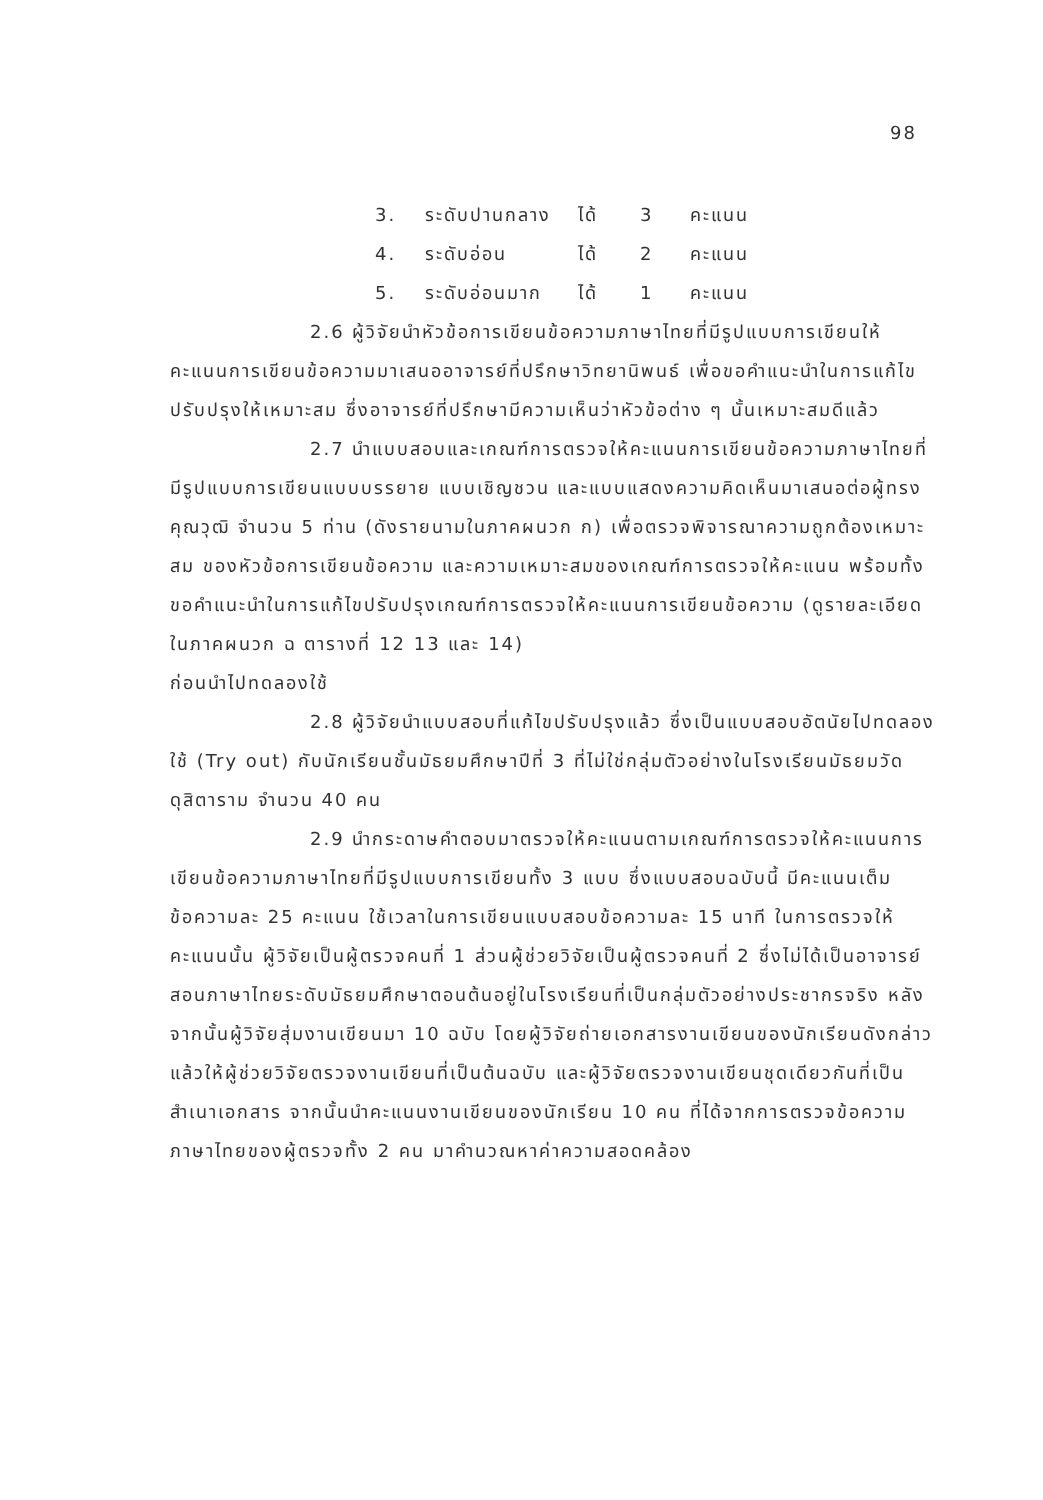98
3. ระดับปานกลาง ได้ 3 คะแนน
4. ระดับอ่อน ได้ 2 คะแนน
5. ระดับอ่อนมาก ได้ 1 คะแนน
2.6 ผู้วิจัยนำหัวข้อการเขียนข้อความภาษาไทยที่มีรูปแบบการเขียนให้คะแนนการเขียนข้อความมาเสนออาจารย์ที่ปรึกษาวิทยานิพนธ์ เพื่อขอคำแนะนำในการแก้ไขปรับปรุงให้เหมาะสม ซึ่งอาจารย์ที่ปรึกษามีความเห็นว่าหัวข้อต่าง ๆ นั้นเหมาะสมดีแล้ว
2.7 นำแบบสอบและเกณฑ์การตรวจให้คะแนนการเขียนข้อความภาษาไทยที่มีรูปแบบการเขียนแบบบรรยาย แบบเชิญชวน และแบบแสดงความคิดเห็นมาเสนอต่อผู้ทรงคุณวุฒิ จำนวน 5 ท่าน (ดังรายนามในภาคผนวก ก) เพื่อตรวจพิจารณาความถูกต้องเหมาะสม ของหัวข้อการเขียนข้อความ และความเหมาะสมของเกณฑ์การตรวจให้คะแนน พร้อมทั้งขอคำแนะนำในการแก้ไขปรับปรุงเกณฑ์การตรวจให้คะแนนการเขียนข้อความ (ดูรายละเอียดในภาคผนวก ฉ ตารางที่ 12 13 และ 14)
ก่อนนำไปทดลองใช้
2.8 ผู้วิจัยนำแบบสอบที่แก้ไขปรับปรุงแล้ว ซึ่งเป็นแบบสอบอัตนัยไปทดลองใช้ (Try out) กับนักเรียนชั้นมัธยมศึกษาปีที่ 3 ที่ไม่ใช่กลุ่มตัวอย่างในโรงเรียนมัธยมวัดดุสิตาราม จำนวน 40 คน
2.9 นำกระดาษคำตอบมาตรวจให้คะแนนตามเกณฑ์การตรวจให้คะแนนการเขียนข้อความภาษาไทยที่มีรูปแบบการเขียนทั้ง 3 แบบ ซึ่งแบบสอบฉบับนี้ มีคะแนนเต็มข้อความละ 25 คะแนน ใช้เวลาในการเขียนแบบสอบข้อความละ 15 นาที ในการตรวจให้คะแนนนั้น ผู้วิจัยเป็นผู้ตรวจคนที่ 1 ส่วนผู้ช่วยวิจัยเป็นผู้ตรวจคนที่ 2 ซึ่งไม่ได้เป็นอาจารย์สอนภาษาไทยระดับมัธยมศึกษาตอนต้นอยู่ในโรงเรียนที่เป็นกลุ่มตัวอย่างประชากรจริง หลังจากนั้นผู้วิจัยสุ่มงานเขียนมา 10 ฉบับ โดยผู้วิจัยถ่ายเอกสารงานเขียนของนักเรียนดังกล่าว แล้วให้ผู้ช่วยวิจัยตรวจงานเขียนที่เป็นต้นฉบับ และผู้วิจัยตรวจงานเขียนชุดเดียวกันที่เป็นสำเนาเอกสาร จากนั้นนำคะแนนงานเขียนของนักเรียน 10 คน ที่ได้จากการตรวจข้อความภาษาไทยของผู้ตรวจทั้ง 2 คน มาคำนวณหาค่าความสอดคล้อง